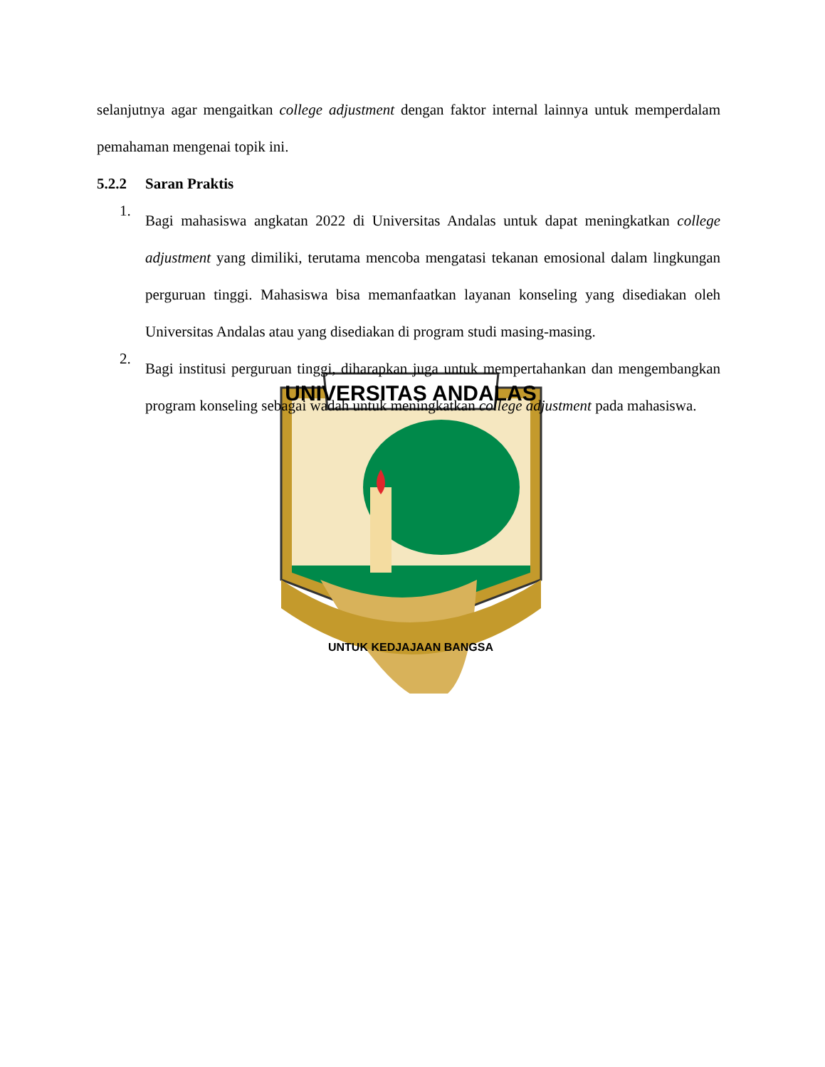UNIVERSITAS ANDALAS
UNTUK KEDJAJAAN BANGSA
selanjutnya agar mengaitkan college adjustment dengan faktor internal lainnya untuk memperdalam pemahaman mengenai topik ini.
5.2.2 Saran Praktis
1.
Bagi mahasiswa angkatan 2022 di Universitas Andalas untuk dapat meningkatkan college adjustment yang dimiliki, terutama mencoba mengatasi tekanan emosional dalam lingkungan perguruan tinggi. Mahasiswa bisa memanfaatkan layanan konseling yang disediakan oleh Universitas Andalas atau yang disediakan di program studi masing-masing.
2.
Bagi institusi perguruan tinggi, diharapkan juga untuk mempertahankan dan mengembangkan program konseling sebagai wadah untuk meningkatkan college adjustment pada mahasiswa.